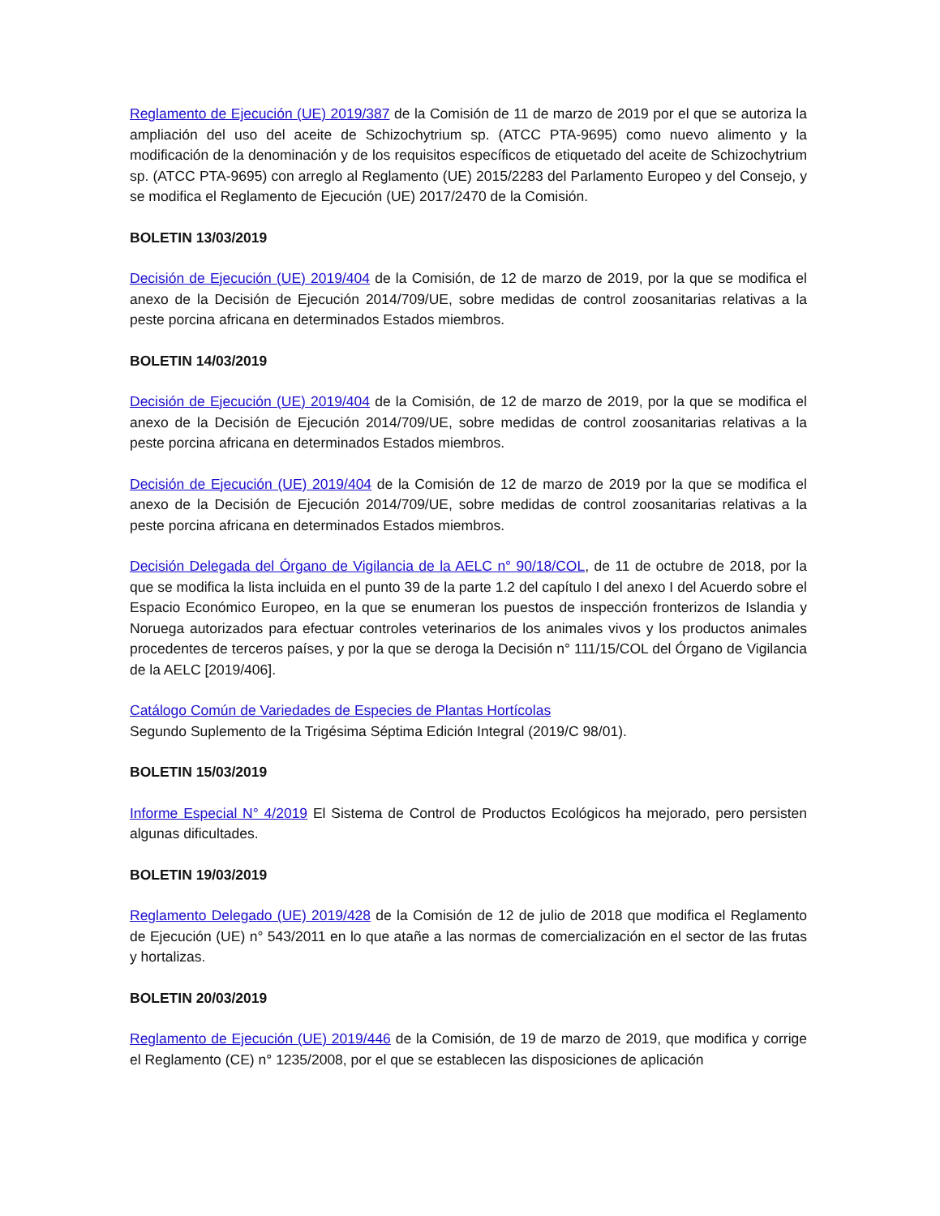Reglamento de Ejecución (UE) 2019/387 de la Comisión de 11 de marzo de 2019 por el que se autoriza la ampliación del uso del aceite de Schizochytrium sp. (ATCC PTA-9695) como nuevo alimento y la modificación de la denominación y de los requisitos específicos de etiquetado del aceite de Schizochytrium sp. (ATCC PTA-9695) con arreglo al Reglamento (UE) 2015/2283 del Parlamento Europeo y del Consejo, y se modifica el Reglamento de Ejecución (UE) 2017/2470 de la Comisión.
BOLETIN 13/03/2019
Decisión de Ejecución (UE) 2019/404 de la Comisión, de 12 de marzo de 2019, por la que se modifica el anexo de la Decisión de Ejecución 2014/709/UE, sobre medidas de control zoosanitarias relativas a la peste porcina africana en determinados Estados miembros.
BOLETIN 14/03/2019
Decisión de Ejecución (UE) 2019/404 de la Comisión, de 12 de marzo de 2019, por la que se modifica el anexo de la Decisión de Ejecución 2014/709/UE, sobre medidas de control zoosanitarias relativas a la peste porcina africana en determinados Estados miembros.
Decisión de Ejecución (UE) 2019/404 de la Comisión de 12 de marzo de 2019 por la que se modifica el anexo de la Decisión de Ejecución 2014/709/UE, sobre medidas de control zoosanitarias relativas a la peste porcina africana en determinados Estados miembros.
Decisión Delegada del Órgano de Vigilancia de la AELC n° 90/18/COL, de 11 de octubre de 2018, por la que se modifica la lista incluida en el punto 39 de la parte 1.2 del capítulo I del anexo I del Acuerdo sobre el Espacio Económico Europeo, en la que se enumeran los puestos de inspección fronterizos de Islandia y Noruega autorizados para efectuar controles veterinarios de los animales vivos y los productos animales procedentes de terceros países, y por la que se deroga la Decisión n° 111/15/COL del Órgano de Vigilancia de la AELC [2019/406].
Catálogo Común de Variedades de Especies de Plantas Hortícolas
Segundo Suplemento de la Trigésima Séptima Edición Integral (2019/C 98/01).
BOLETIN 15/03/2019
Informe Especial N° 4/2019 El Sistema de Control de Productos Ecológicos ha mejorado, pero persisten algunas dificultades.
BOLETIN 19/03/2019
Reglamento Delegado (UE) 2019/428 de la Comisión de 12 de julio de 2018 que modifica el Reglamento de Ejecución (UE) n° 543/2011 en lo que atañe a las normas de comercialización en el sector de las frutas y hortalizas.
BOLETIN 20/03/2019
Reglamento de Ejecución (UE) 2019/446 de la Comisión, de 19 de marzo de 2019, que modifica y corrige el Reglamento (CE) n° 1235/2008, por el que se establecen las disposiciones de aplicación